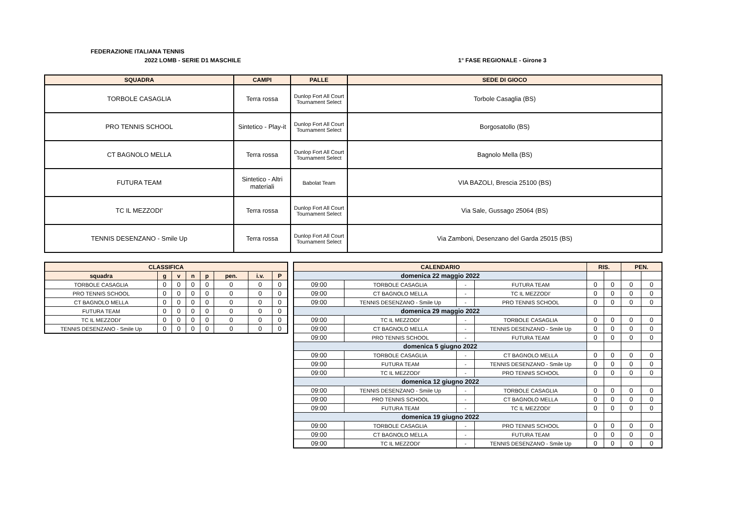FEDERAZIONE ITALIANA TENNIS
2022 LOMB - SERIE D1 MASCHILE 1° FASE REGIONALE - Girone 3
| SQUADRA | CAMPI | PALLE | SEDE DI GIOCO |
| --- | --- | --- | --- |
| TORBOLE CASAGLIA | Terra rossa | Dunlop Fort All Court Tournament Select | Torbole Casaglia (BS) |
| PRO TENNIS SCHOOL | Sintetico - Play-it | Dunlop Fort All Court Tournament Select | Borgosatollo (BS) |
| CT BAGNOLO MELLA | Terra rossa | Dunlop Fort All Court Tournament Select | Bagnolo Mella (BS) |
| FUTURA TEAM | Sintetico - Altri materiali | Babolat Team | VIA BAZOLI, Brescia 25100 (BS) |
| TC IL MEZZODI' | Terra rossa | Dunlop Fort All Court Tournament Select | Via Sale, Gussago 25064 (BS) |
| TENNIS DESENZANO - Smile Up | Terra rossa | Dunlop Fort All Court Tournament Select | Via Zamboni, Desenzano del Garda 25015 (BS) |
| CLASSIFICA | | | | | | | |
| --- | --- | --- | --- | --- | --- | --- | --- |
| squadra | g | v | n | p | pen. | i.v. | P |
| TORBOLE CASAGLIA | 0 | 0 | 0 | 0 | 0 | 0 | 0 |
| PRO TENNIS SCHOOL | 0 | 0 | 0 | 0 | 0 | 0 | 0 |
| CT BAGNOLO MELLA | 0 | 0 | 0 | 0 | 0 | 0 | 0 |
| FUTURA TEAM | 0 | 0 | 0 | 0 | 0 | 0 | 0 |
| TC IL MEZZODI' | 0 | 0 | 0 | 0 | 0 | 0 | 0 |
| TENNIS DESENZANO - Smile Up | 0 | 0 | 0 | 0 | 0 | 0 | 0 |
| CALENDARIO | | | | RIS. | | PEN. | |
| --- | --- | --- | --- | --- | --- | --- | --- |
| domenica 22 maggio 2022 | | | | | | | |
| 09:00 | TORBOLE CASAGLIA | - | FUTURA TEAM | 0 | 0 | 0 | 0 |
| 09:00 | CT BAGNOLO MELLA | - | TC IL MEZZODI' | 0 | 0 | 0 | 0 |
| 09:00 | TENNIS DESENZANO - Smile Up | - | PRO TENNIS SCHOOL | 0 | 0 | 0 | 0 |
| domenica 29 maggio 2022 | | | | | | | |
| 09:00 | TC IL MEZZODI' | - | TORBOLE CASAGLIA | 0 | 0 | 0 | 0 |
| 09:00 | CT BAGNOLO MELLA | - | TENNIS DESENZANO - Smile Up | 0 | 0 | 0 | 0 |
| 09:00 | PRO TENNIS SCHOOL | - | FUTURA TEAM | 0 | 0 | 0 | 0 |
| domenica 5 giugno 2022 | | | | | | | |
| 09:00 | TORBOLE CASAGLIA | - | CT BAGNOLO MELLA | 0 | 0 | 0 | 0 |
| 09:00 | FUTURA TEAM | - | TENNIS DESENZANO - Smile Up | 0 | 0 | 0 | 0 |
| 09:00 | TC IL MEZZODI' | - | PRO TENNIS SCHOOL | 0 | 0 | 0 | 0 |
| domenica 12 giugno 2022 | | | | | | | |
| 09:00 | TENNIS DESENZANO - Smile Up | - | TORBOLE CASAGLIA | 0 | 0 | 0 | 0 |
| 09:00 | PRO TENNIS SCHOOL | - | CT BAGNOLO MELLA | 0 | 0 | 0 | 0 |
| 09:00 | FUTURA TEAM | - | TC IL MEZZODI' | 0 | 0 | 0 | 0 |
| domenica 19 giugno 2022 | | | | | | | |
| 09:00 | TORBOLE CASAGLIA | - | PRO TENNIS SCHOOL | 0 | 0 | 0 | 0 |
| 09:00 | CT BAGNOLO MELLA | - | FUTURA TEAM | 0 | 0 | 0 | 0 |
| 09:00 | TC IL MEZZODI' | - | TENNIS DESENZANO - Smile Up | 0 | 0 | 0 | 0 |